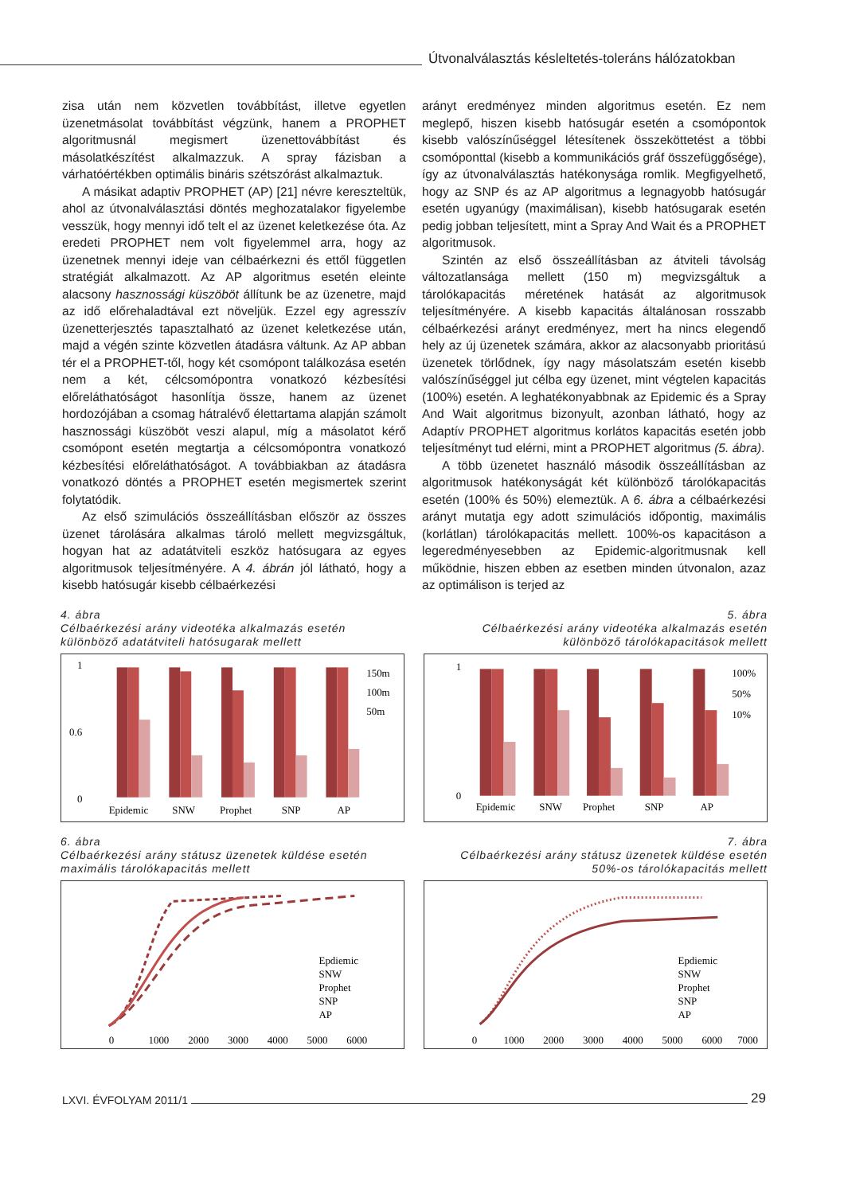Útvonalválasztás késleltetés-toleráns hálózatokban
zisa után nem közvetlen továbbítást, illetve egyetlen üzenetmásolat továbbítást végzünk, hanem a PROPHET algoritmusnál megismert üzenettovábbítást és másolatkészítést alkalmazzuk. A spray fázisban a várhatóértékben optimális bináris szétszórást alkalmaztuk.
A másikat adaptiv PROPHET (AP) [21] névre kereszteltük, ahol az útvonalválasztási döntés meghozatalakor figyelembe vesszük, hogy mennyi idő telt el az üzenet keletkezése óta. Az eredeti PROPHET nem volt figyelemmel arra, hogy az üzenetnek mennyi ideje van célbaérkezni és ettől független stratégiát alkalmazott. Az AP algoritmus esetén eleinte alacsony hasznossági küszöböt állítunk be az üzenetre, majd az idő előrehaladtával ezt növeljük. Ezzel egy agresszív üzenetterjesztés tapasztalható az üzenet keletkezése után, majd a végén szinte közvetlen átadásra váltunk. Az AP abban tér el a PROPHET-től, hogy két csomópont találkozása esetén nem a két, célcsomópontra vonatkozó kézbesítési előreláthatóságot hasonlítja össze, hanem az üzenet hordozójában a csomag hátralévő élettartama alapján számolt hasznossági küszöböt veszi alapul, míg a másolatot kérő csomópont esetén megtartja a célcsomópontra vonatkozó kézbesítési előreláthatóságot. A továbbiakban az átadásra vonatkozó döntés a PROPHET esetén megismertek szerint folytatódik.
Az első szimulációs összeállításban először az összes üzenet tárolására alkalmas tároló mellett megvizsgáltuk, hogyan hat az adatátviteli eszköz hatósugara az egyes algoritmusok teljesítményére. A 4. ábrán jól látható, hogy a kisebb hatósugár kisebb célbaérkezési
arányt eredményez minden algoritmus esetén. Ez nem meglepő, hiszen kisebb hatósugár esetén a csomópontok kisebb valószínűséggel létesítenek összeköttetést a többi csomóponttal (kisebb a kommunikációs gráf összefüggősége), így az útvonalválasztás hatékonysága romlik. Megfigyelhető, hogy az SNP és az AP algoritmus a legnagyobb hatósugár esetén ugyanúgy (maximálisan), kisebb hatósugarak esetén pedig jobban teljesített, mint a Spray And Wait és a PROPHET algoritmusok.
Szintén az első összeállításban az átviteli távolság változatlansága mellett (150 m) megvizsgáltuk a tárolókapacitás méretének hatását az algoritmusok teljesítményére. A kisebb kapacitás általánosan rosszabb célbaérkezési arányt eredményez, mert ha nincs elegendő hely az új üzenetek számára, akkor az alacsonyabb prioritású üzenetek törlődnek, így nagy másolatszám esetén kisebb valószínűséggel jut célba egy üzenet, mint végtelen kapacitás (100%) esetén. A leghatékonyabbnak az Epidemic és a Spray And Wait algoritmus bizonyult, azonban látható, hogy az Adaptív PROPHET algoritmus korlátos kapacitás esetén jobb teljesítményt tud elérni, mint a PROPHET algoritmus (5. ábra).
A több üzenetet használó második összeállításban az algoritmusok hatékonyságát két különböző tárolókapacitás esetén (100% és 50%) elemeztük. A 6. ábra a célbaérkezési arányt mutatja egy adott szimulációs időpontig, maximális (korlátlan) tárolókapacitás mellett. 100%-os kapacitáson a legeredményesebben az Epidemic-algoritmusnak kell működnie, hiszen ebben az esetben minden útvonalon, azaz az optimálison is terjed az
4. ábra
Célbaérkezési arány videotéka alkalmazás esetén
különböző adatátviteli hatósugarak mellett
1
0
0.6
Epidemic
SNW
Prophet
SNP
AP
150m
100m
50m
5. ábra
Célbaérkezési arány videotéka alkalmazás esetén
különböző tárolókapacitások mellett
1
0
Epidemic
SNW
Prophet
SNP
AP
100%
50%
10%
6. ábra
Célbaérkezési arány státusz üzenetek küldése esetén
maximális tárolókapacitás mellett
0
1000
2000
3000
4000
5000
6000
Epdiemic
SNW
Prophet
SNP
AP
7. ábra
Célbaérkezési arány státusz üzenetek küldése esetén
50%-os tárolókapacitás mellett
0
1000
2000
3000
4000
5000
6000
7000
Epdiemic
SNW
Prophet
SNP
AP
LXVI. ÉVFOLYAM 2011/1 29